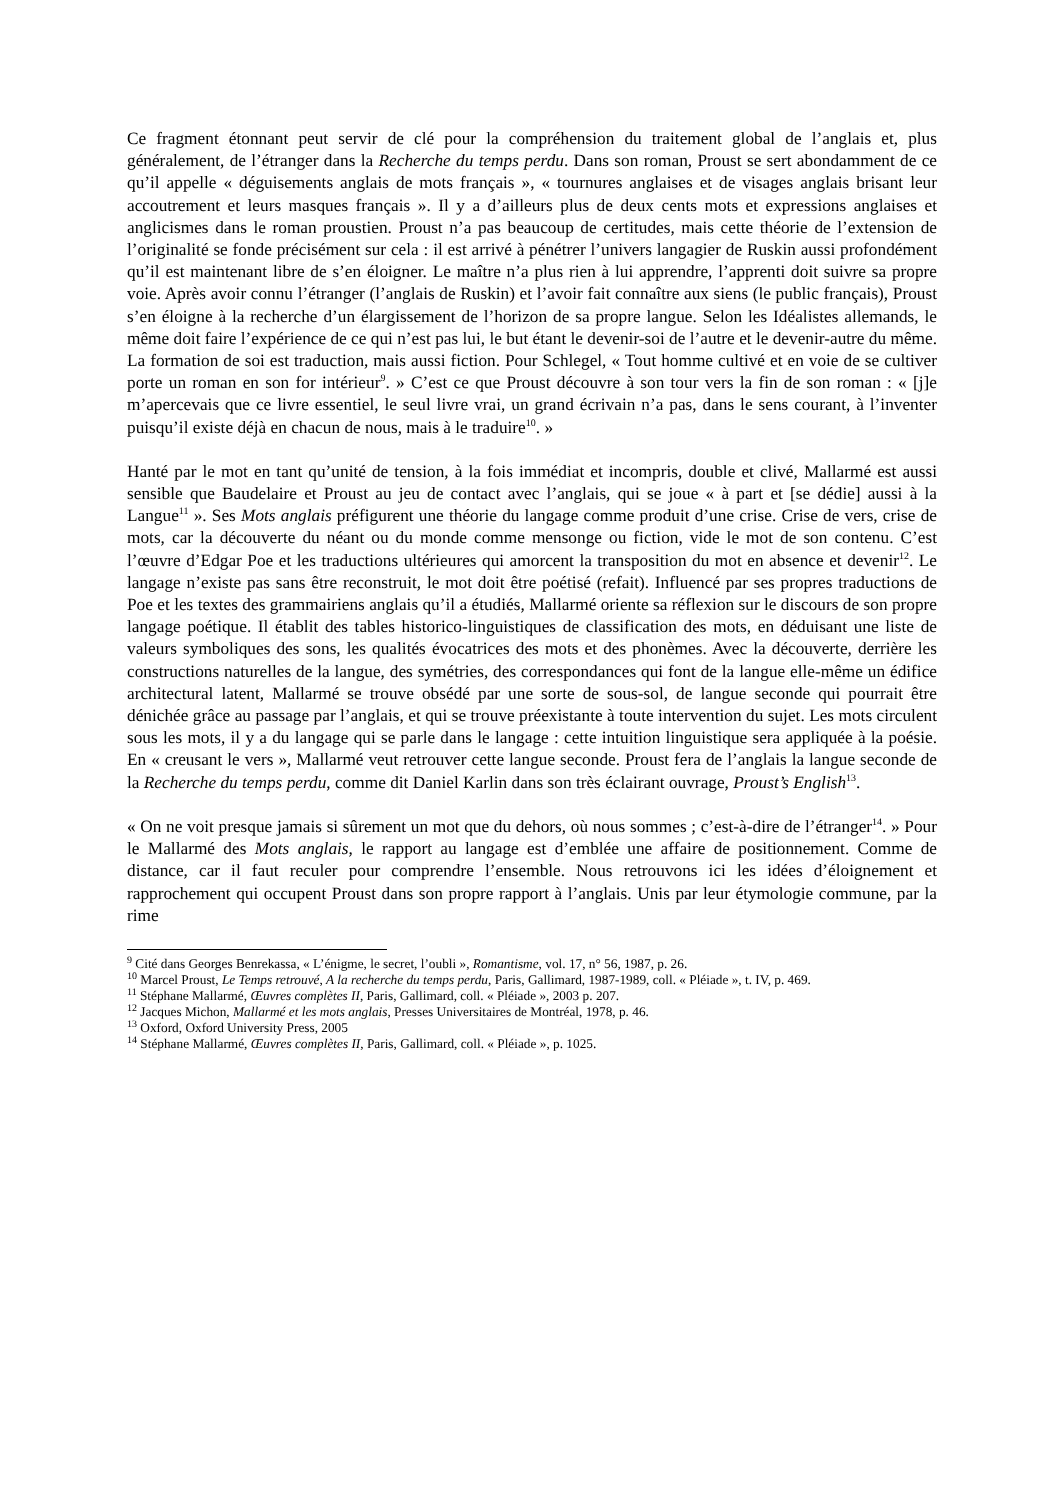Ce fragment étonnant peut servir de clé pour la compréhension du traitement global de l’anglais et, plus généralement, de l’étranger dans la Recherche du temps perdu. Dans son roman, Proust se sert abondamment de ce qu’il appelle « déguisements anglais de mots français », « tournures anglaises et de visages anglais brisant leur accoutrement et leurs masques français ». Il y a d’ailleurs plus de deux cents mots et expressions anglaises et anglicismes dans le roman proustien. Proust n’a pas beaucoup de certitudes, mais cette théorie de l’extension de l’originalité se fonde précisément sur cela : il est arrivé à pénétrer l’univers langagier de Ruskin aussi profondément qu’il est maintenant libre de s’en éloigner. Le maître n’a plus rien à lui apprendre, l’apprenti doit suivre sa propre voie. Après avoir connu l’étranger (l’anglais de Ruskin) et l’avoir fait connaître aux siens (le public français), Proust s’en éloigne à la recherche d’un élargissement de l’horizon de sa propre langue. Selon les Idéalistes allemands, le même doit faire l’expérience de ce qui n’est pas lui, le but étant le devenir-soi de l’autre et le devenir-autre du même. La formation de soi est traduction, mais aussi fiction. Pour Schlegel, « Tout homme cultivé et en voie de se cultiver porte un roman en son for intérieur<sup>9</sup>. » C’est ce que Proust découvre à son tour vers la fin de son roman : « [j]e m’apercevais que ce livre essentiel, le seul livre vrai, un grand écrivain n’a pas, dans le sens courant, à l’inventer puisqu’il existe déjà en chacun de nous, mais à le traduire<sup>10</sup>. »
Hanté par le mot en tant qu’unité de tension, à la fois immédiat et incompris, double et clivé, Mallarmé est aussi sensible que Baudelaire et Proust au jeu de contact avec l’anglais, qui se joue « à part et [se dédie] aussi à la Langue<sup>11</sup> ». Ses Mots anglais préfigurent une théorie du langage comme produit d’une crise. Crise de vers, crise de mots, car la découverte du néant ou du monde comme mensonge ou fiction, vide le mot de son contenu. C’est l’œuvre d’Edgar Poe et les traductions ultérieures qui amorcent la transposition du mot en absence et devenir<sup>12</sup>. Le langage n’existe pas sans être reconstruit, le mot doit être poétisé (refait). Influencé par ses propres traductions de Poe et les textes des grammairiens anglais qu’il a étudiés, Mallarmé oriente sa réflexion sur le discours de son propre langage poétique. Il établit des tables historico-linguistiques de classification des mots, en déduisant une liste de valeurs symboliques des sons, les qualités évocatrices des mots et des phonèmes. Avec la découverte, derrière les constructions naturelles de la langue, des symétries, des correspondances qui font de la langue elle-même un édifice architectural latent, Mallarmé se trouve obsédé par une sorte de sous-sol, de langue seconde qui pourrait être dénichée grâce au passage par l’anglais, et qui se trouve préexistante à toute intervention du sujet. Les mots circulent sous les mots, il y a du langage qui se parle dans le langage : cette intuition linguistique sera appliquée à la poésie. En « creusant le vers », Mallarmé veut retrouver cette langue seconde. Proust fera de l’anglais la langue seconde de la Recherche du temps perdu, comme dit Daniel Karlin dans son très éclairant ouvrage, Proust’s English<sup>13</sup>.
« On ne voit presque jamais si sûrement un mot que du dehors, où nous sommes ; c’est-à-dire de l’étranger<sup>14</sup>. » Pour le Mallarmé des Mots anglais, le rapport au langage est d’emblée une affaire de positionnement. Comme de distance, car il faut reculer pour comprendre l’ensemble. Nous retrouvons ici les idées d’éloignement et rapprochement qui occupent Proust dans son propre rapport à l’anglais. Unis par leur étymologie commune, par la rime
<sup>9</sup> Cité dans Georges Benrekassa, « L’énigme, le secret, l’oubli », Romantisme, vol. 17, n° 56, 1987, p. 26.
<sup>10</sup> Marcel Proust, Le Temps retrouvé, A la recherche du temps perdu, Paris, Gallimard, 1987-1989, coll. « Pléiade », t. IV, p. 469.
<sup>11</sup> Stéphane Mallarmé, Œuvres complètes II, Paris, Gallimard, coll. « Pléiade », 2003 p. 207.
<sup>12</sup> Jacques Michon, Mallarmé et les mots anglais, Presses Universitaires de Montréal, 1978, p. 46.
<sup>13</sup> Oxford, Oxford University Press, 2005
<sup>14</sup> Stéphane Mallarmé, Œuvres complètes II, Paris, Gallimard, coll. « Pléiade », p. 1025.